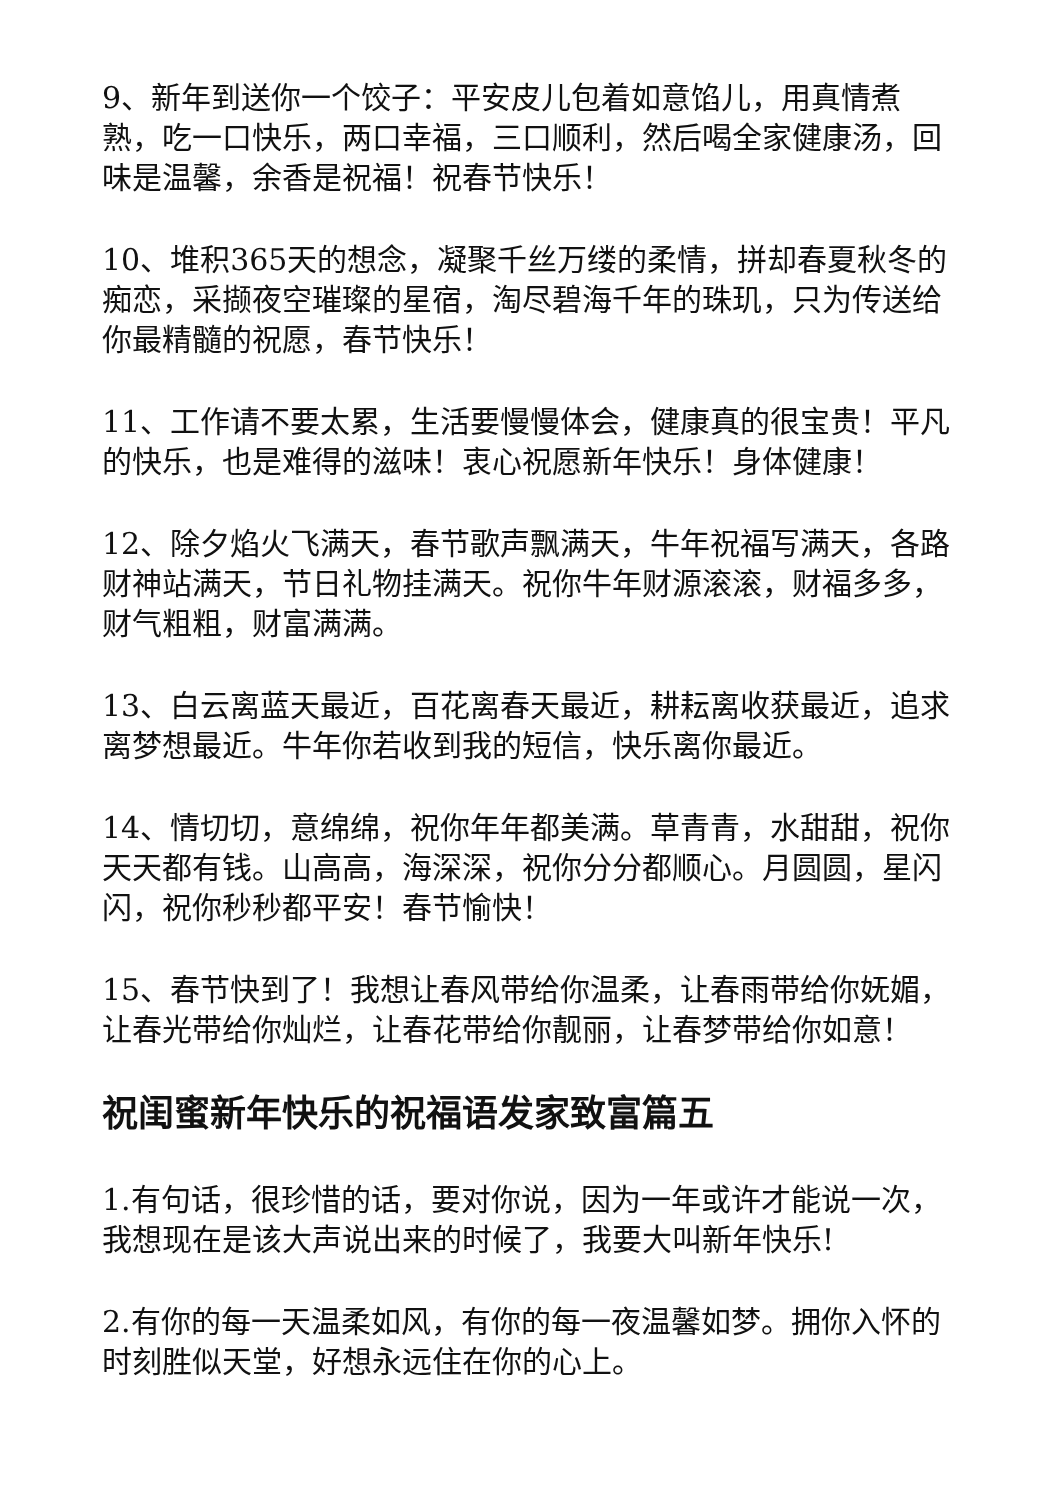9、新年到送你一个饺子：平安皮儿包着如意馅儿，用真情煮熟，吃一口快乐，两口幸福，三口顺利，然后喝全家健康汤，回味是温馨，余香是祝福！祝春节快乐！
10、堆积365天的想念，凝聚千丝万缕的柔情，拼却春夏秋冬的痴恋，采撷夜空璀璨的星宿，淘尽碧海千年的珠玑，只为传送给你最精髓的祝愿，春节快乐！
11、工作请不要太累，生活要慢慢体会，健康真的很宝贵！平凡的快乐，也是难得的滋味！衷心祝愿新年快乐！身体健康！
12、除夕焰火飞满天，春节歌声飘满天，牛年祝福写满天，各路财神站满天，节日礼物挂满天。祝你牛年财源滚滚，财福多多，财气粗粗，财富满满。
13、白云离蓝天最近，百花离春天最近，耕耘离收获最近，追求离梦想最近。牛年你若收到我的短信，快乐离你最近。
14、情切切，意绵绵，祝你年年都美满。草青青，水甜甜，祝你天天都有钱。山高高，海深深，祝你分分都顺心。月圆圆，星闪闪，祝你秒秒都平安！春节愉快！
15、春节快到了！我想让春风带给你温柔，让春雨带给你妩媚，让春光带给你灿烂，让春花带给你靓丽，让春梦带给你如意！
祝闺蜜新年快乐的祝福语发家致富篇五
1.有句话，很珍惜的话，要对你说，因为一年或许才能说一次，我想现在是该大声说出来的时候了，我要大叫新年快乐!
2.有你的每一天温柔如风，有你的每一夜温馨如梦。拥你入怀的时刻胜似天堂，好想永远住在你的心上。